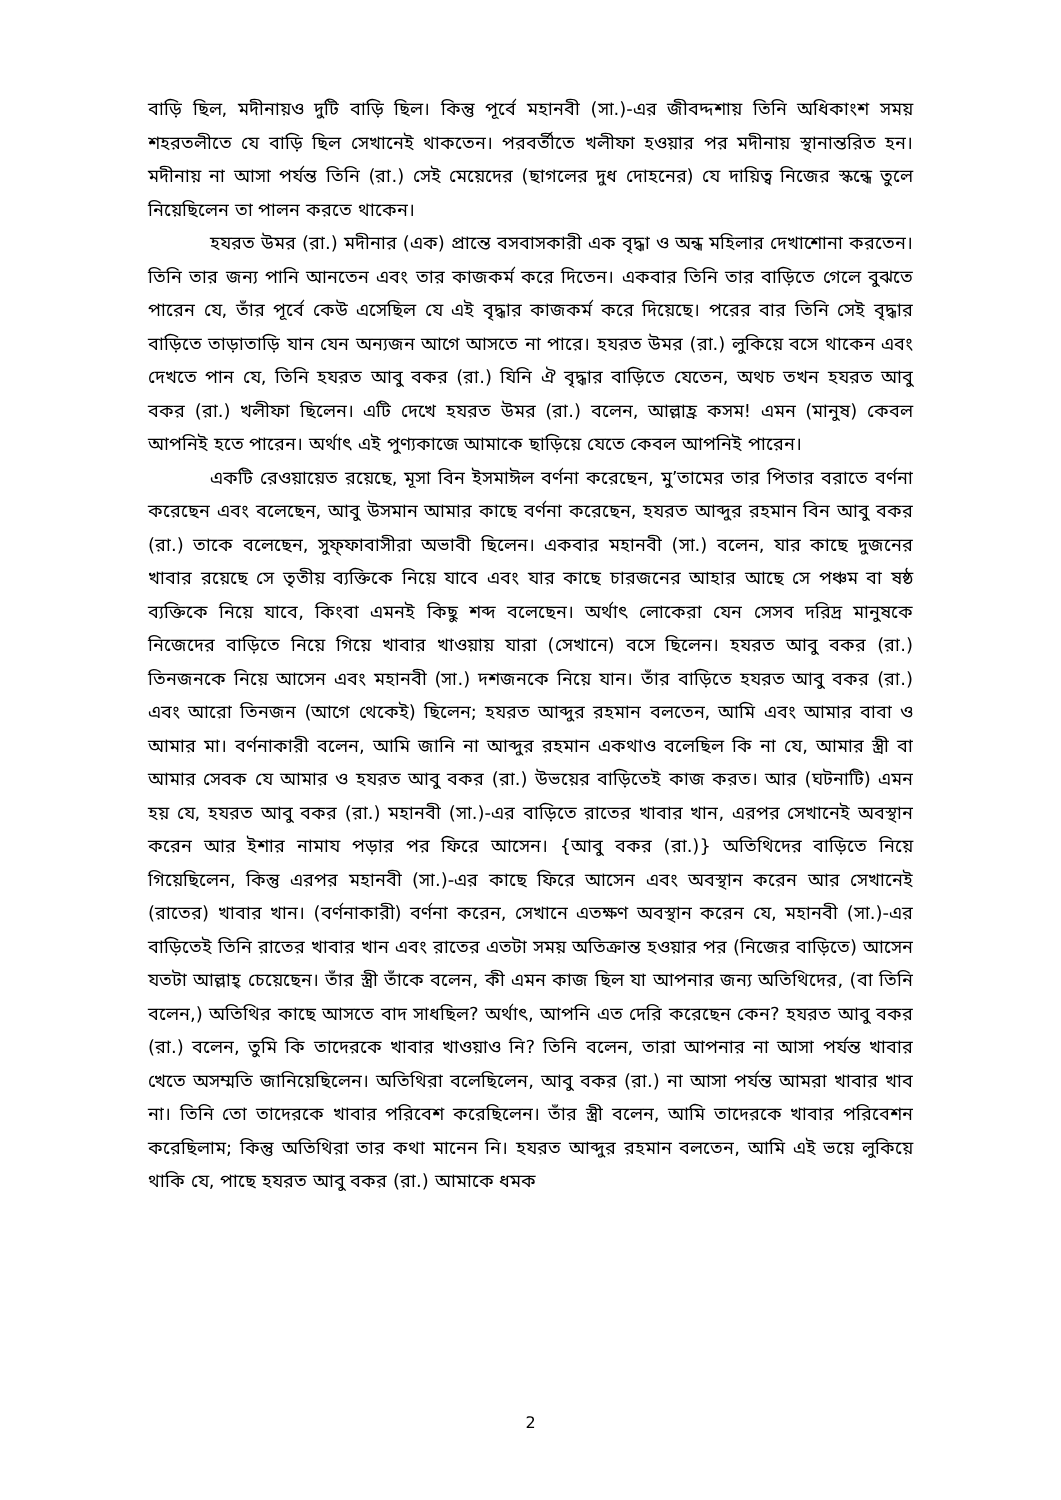বাড়ি ছিল, মদীনায়ও দুটি বাড়ি ছিল। কিন্তু পূর্বে মহানবী (সা.)-এর জীবদ্দশায় তিনি অধিকাংশ সময় শহরতলীতে যে বাড়ি ছিল সেখানেই থাকতেন। পরবর্তীতে খলীফা হওয়ার পর মদীনায় স্থানান্তরিত হন। মদীনায় না আসা পর্যন্ত তিনি (রা.) সেই মেয়েদের (ছাগলের দুধ দোহনের) যে দায়িত্ব নিজের স্কন্ধে তুলে নিয়েছিলেন তা পালন করতে থাকেন।
হযরত উমর (রা.) মদীনার (এক) প্রান্তে বসবাসকারী এক বৃদ্ধা ও অন্ধ মহিলার দেখাশোনা করতেন। তিনি তার জন্য পানি আনতেন এবং তার কাজকর্ম করে দিতেন। একবার তিনি তার বাড়িতে গেলে বুঝতে পারেন যে, তাঁর পূর্বে কেউ এসেছিল যে এই বৃদ্ধার কাজকর্ম করে দিয়েছে। পরের বার তিনি সেই বৃদ্ধার বাড়িতে তাড়াতাড়ি যান যেন অন্যজন আগে আসতে না পারে। হযরত উমর (রা.) লুকিয়ে বসে থাকেন এবং দেখতে পান যে, তিনি হযরত আবু বকর (রা.) যিনি ঐ বৃদ্ধার বাড়িতে যেতেন, অথচ তখন হযরত আবু বকর (রা.) খলীফা ছিলেন। এটি দেখে হযরত উমর (রা.) বলেন, আল্লাহ্র কসম! এমন (মানুষ) কেবল আপনিই হতে পারেন। অর্থাৎ এই পুণ্যকাজে আমাকে ছাড়িয়ে যেতে কেবল আপনিই পারেন।
একটি রেওয়ায়েত রয়েছে, মূসা বিন ইসমাঈল বর্ণনা করেছেন, মু’তামের তার পিতার বরাতে বর্ণনা করেছেন এবং বলেছেন, আবু উসমান আমার কাছে বর্ণনা করেছেন, হযরত আব্দুর রহমান বিন আবু বকর (রা.) তাকে বলেছেন, সুফ্ফাবাসীরা অভাবী ছিলেন। একবার মহানবী (সা.) বলেন, যার কাছে দুজনের খাবার রয়েছে সে তৃতীয় ব্যক্তিকে নিয়ে যাবে এবং যার কাছে চারজনের আহার আছে সে পঞ্চম বা ষষ্ঠ ব্যক্তিকে নিয়ে যাবে, কিংবা এমনই কিছু শব্দ বলেছেন। অর্থাৎ লোকেরা যেন সেসব দরিদ্র মানুষকে নিজেদের বাড়িতে নিয়ে গিয়ে খাবার খাওয়ায় যারা (সেখানে) বসে ছিলেন। হযরত আবু বকর (রা.) তিনজনকে নিয়ে আসেন এবং মহানবী (সা.) দশজনকে নিয়ে যান। তাঁর বাড়িতে হযরত আবু বকর (রা.) এবং আরো তিনজন (আগে থেকেই) ছিলেন; হযরত আব্দুর রহমান বলতেন, আমি এবং আমার বাবা ও আমার মা। বর্ণনাকারী বলেন, আমি জানি না আব্দুর রহমান একথাও বলেছিল কি না যে, আমার স্ত্রী বা আমার সেবক যে আমার ও হযরত আবু বকর (রা.) উভয়ের বাড়িতেই কাজ করত। আর (ঘটনাটি) এমন হয় যে, হযরত আবু বকর (রা.) মহানবী (সা.)-এর বাড়িতে রাতের খাবার খান, এরপর সেখানেই অবস্থান করেন আর ইশার নামায পড়ার পর ফিরে আসেন। {আবু বকর (রা.)} অতিথিদের বাড়িতে নিয়ে গিয়েছিলেন, কিন্তু এরপর মহানবী (সা.)-এর কাছে ফিরে আসেন এবং অবস্থান করেন আর সেখানেই (রাতের) খাবার খান। (বর্ণনাকারী) বর্ণনা করেন, সেখানে এতক্ষণ অবস্থান করেন যে, মহানবী (সা.)-এর বাড়িতেই তিনি রাতের খাবার খান এবং রাতের এতটা সময় অতিক্রান্ত হওয়ার পর (নিজের বাড়িতে) আসেন যতটা আল্লাহ্ চেয়েছেন। তাঁর স্ত্রী তাঁকে বলেন, কী এমন কাজ ছিল যা আপনার জন্য অতিথিদের, (বা তিনি বলেন,) অতিথির কাছে আসতে বাদ সাধছিল? অর্থাৎ, আপনি এত দেরি করেছেন কেন? হযরত আবু বকর (রা.) বলেন, তুমি কি তাদেরকে খাবার খাওয়াও নি? তিনি বলেন, তারা আপনার না আসা পর্যন্ত খাবার খেতে অসম্মতি জানিয়েছিলেন। অতিথিরা বলেছিলেন, আবু বকর (রা.) না আসা পর্যন্ত আমরা খাবার খাব না। তিনি তো তাদেরকে খাবার পরিবেশ করেছিলেন। তাঁর স্ত্রী বলেন, আমি তাদেরকে খাবার পরিবেশন করেছিলাম; কিন্তু অতিথিরা তার কথা মানেন নি। হযরত আব্দুর রহমান বলতেন, আমি এই ভয়ে লুকিয়ে থাকি যে, পাছে হযরত আবু বকর (রা.) আমাকে ধমক
2